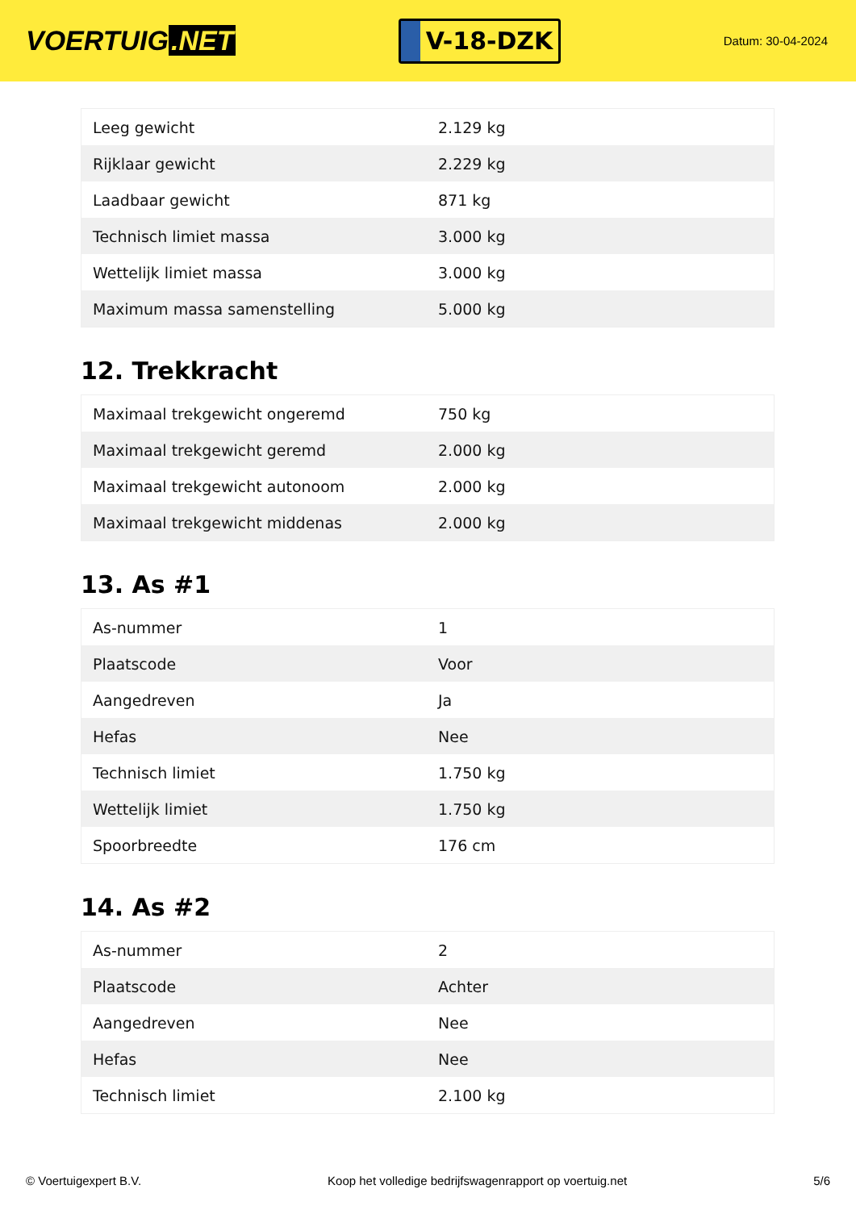VOERTUIG.NET
V-18-DZK
Datum: 30-04-2024
| Leeg gewicht | 2.129 kg |
| Rijklaar gewicht | 2.229 kg |
| Laadbaar gewicht | 871 kg |
| Technisch limiet massa | 3.000 kg |
| Wettelijk limiet massa | 3.000 kg |
| Maximum massa samenstelling | 5.000 kg |
12. Trekkracht
| Maximaal trekgewicht ongeremd | 750 kg |
| Maximaal trekgewicht geremd | 2.000 kg |
| Maximaal trekgewicht autonoom | 2.000 kg |
| Maximaal trekgewicht middenas | 2.000 kg |
13. As #1
| As-nummer | 1 |
| Plaatscode | Voor |
| Aangedreven | Ja |
| Hefas | Nee |
| Technisch limiet | 1.750 kg |
| Wettelijk limiet | 1.750 kg |
| Spoorbreedte | 176 cm |
14. As #2
| As-nummer | 2 |
| Plaatscode | Achter |
| Aangedreven | Nee |
| Hefas | Nee |
| Technisch limiet | 2.100 kg |
© Voertuigexpert B.V. Koop het volledige bedrijfswagenrapport op voertuig.net 5/6